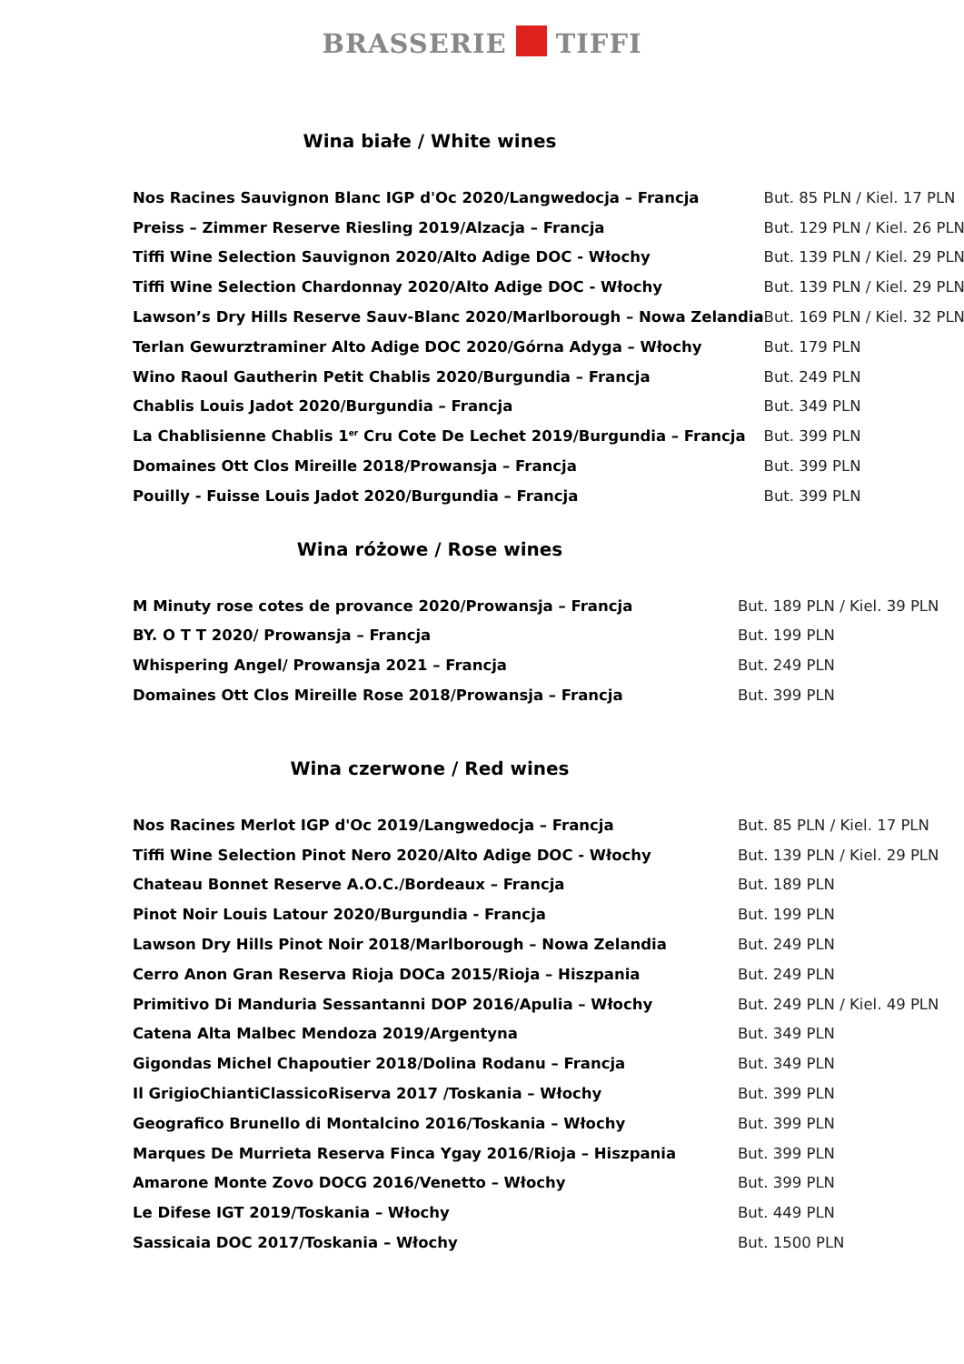BRASSERIE TIFFI
Wina białe / White wines
| Nos Racines Sauvignon Blanc IGP d'Oc 2020/Langwedocja – Francja | But. 85 PLN / Kiel. 17 PLN |
| Preiss – Zimmer Reserve Riesling 2019/Alzacja – Francja | But. 129 PLN / Kiel. 26 PLN |
| Tiffi Wine Selection Sauvignon 2020/Alto Adige DOC - Włochy | But. 139 PLN / Kiel. 29 PLN |
| Tiffi Wine Selection Chardonnay 2020/Alto Adige DOC - Włochy | But. 139 PLN / Kiel. 29 PLN |
| Lawson’s Dry Hills Reserve Sauv-Blanc 2020/Marlborough – Nowa Zelandia | But. 169 PLN / Kiel. 32 PLN |
| Terlan Gewurztraminer Alto Adige DOC 2020/Górna Adyga – Włochy | But. 179 PLN |
| Wino Raoul Gautherin Petit Chablis 2020/Burgundia – Francja | But. 249 PLN |
| Chablis Louis Jadot 2020/Burgundia – Francja | But. 349 PLN |
| La Chablisienne Chablis 1<sup>er</sup> Cru Cote De Lechet 2019/Burgundia – Francja | But. 399 PLN |
| Domaines Ott Clos Mireille 2018/Prowansja – Francja | But. 399 PLN |
| Pouilly - Fuisse Louis Jadot 2020/Burgundia – Francja | But. 399 PLN |
Wina różowe / Rose wines
| M Minuty rose cotes de provance 2020/Prowansja – Francja | But. 189 PLN / Kiel. 39 PLN |
| BY. O T T 2020/ Prowansja – Francja | But. 199 PLN |
| Whispering Angel/ Prowansja 2021 – Francja | But. 249 PLN |
| Domaines Ott Clos Mireille Rose 2018/Prowansja – Francja | But. 399 PLN |
Wina czerwone / Red wines
| Nos Racines Merlot IGP d'Oc 2019/Langwedocja – Francja | But. 85 PLN / Kiel. 17 PLN |
| Tiffi Wine Selection Pinot Nero 2020/Alto Adige DOC - Włochy | But. 139 PLN / Kiel. 29 PLN |
| Chateau Bonnet Reserve A.O.C./Bordeaux – Francja | But. 189 PLN |
| Pinot Noir Louis Latour 2020/Burgundia - Francja | But. 199 PLN |
| Lawson Dry Hills Pinot Noir 2018/Marlborough – Nowa Zelandia | But. 249 PLN |
| Cerro Anon Gran Reserva Rioja DOCa 2015/Rioja – Hiszpania | But. 249 PLN |
| Primitivo Di Manduria Sessantanni DOP 2016/Apulia – Włochy | But. 249 PLN / Kiel. 49 PLN |
| Catena Alta Malbec Mendoza 2019/Argentyna | But. 349 PLN |
| Gigondas Michel Chapoutier 2018/Dolina Rodanu – Francja | But. 349 PLN |
| Il GrigioChiantiClassicoRiserva 2017 /Toskania – Włochy | But. 399 PLN |
| Geografico Brunello di Montalcino 2016/Toskania – Włochy | But. 399 PLN |
| Marques De Murrieta Reserva Finca Ygay 2016/Rioja – Hiszpania | But. 399 PLN |
| Amarone Monte Zovo DOCG 2016/Venetto – Włochy | But. 399 PLN |
| Le Difese IGT 2019/Toskania – Włochy | But. 449 PLN |
| Sassicaia DOC 2017/Toskania – Włochy | But. 1500 PLN |